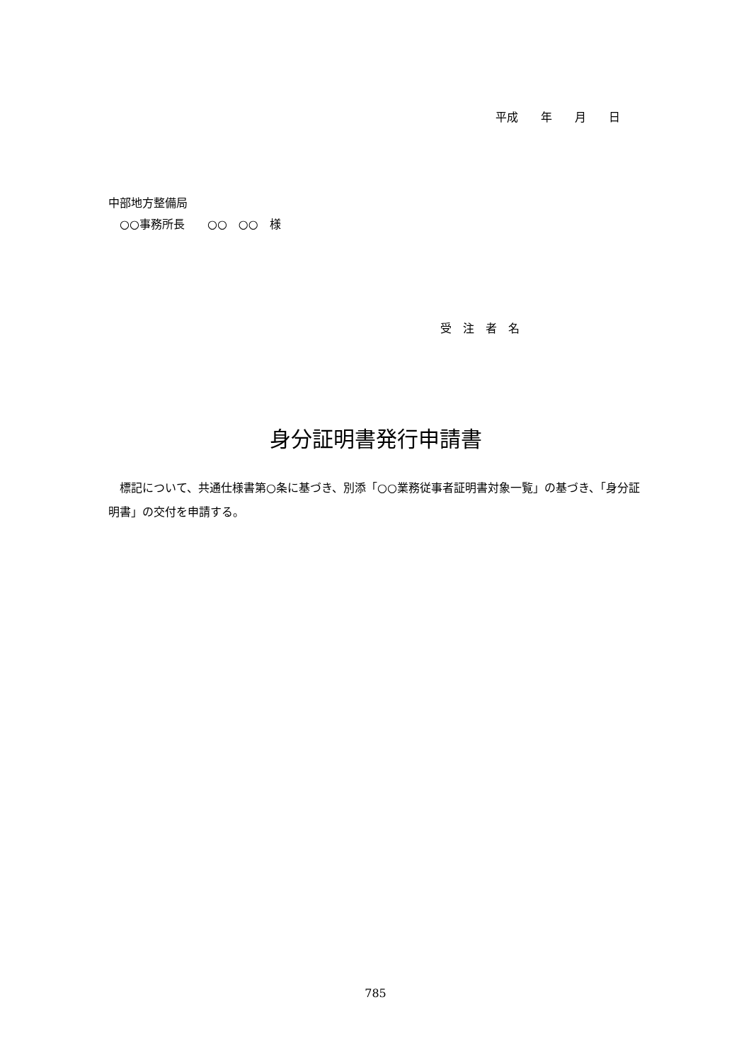平成　　年　　月　　日
中部地方整備局 　○○事務所長　　○○　○○　様
受　注　者　名
身分証明書発行申請書
　標記について、共通仕様書第○条に基づき、別添「○○業務従事者証明書対象一覧」の基づき、「身分証明書」の交付を申請する。
785